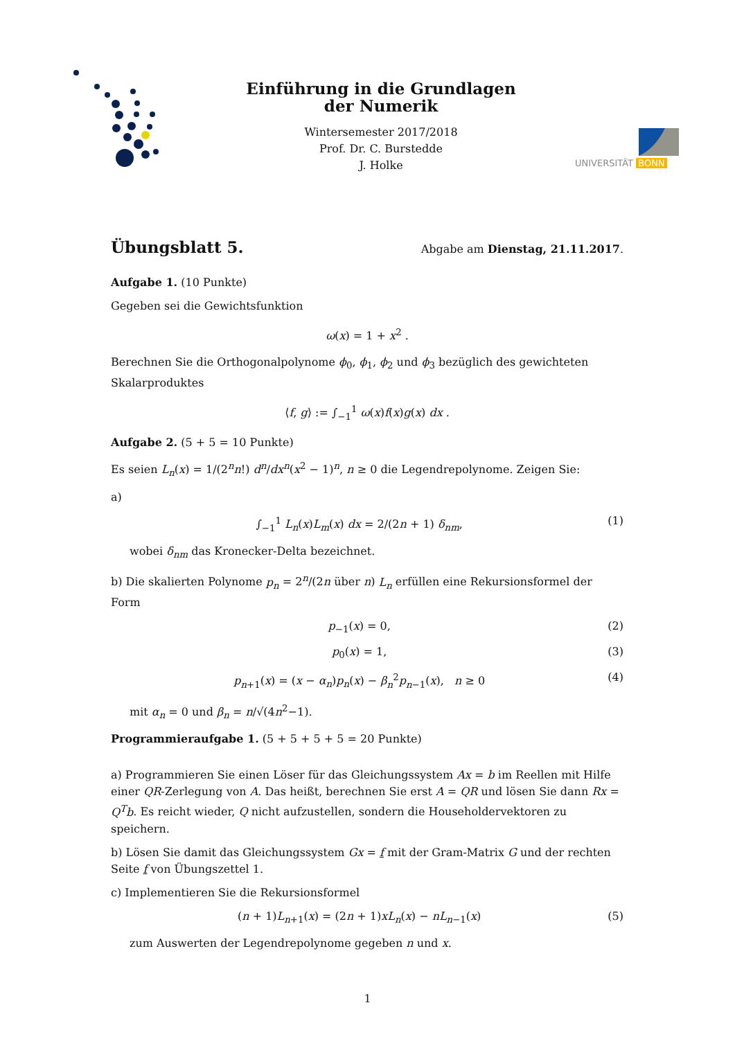Einführung in die Grundlagen
der Numerik
Wintersemester 2017/2018
Prof. Dr. C. Burstedde
J. Holke
UNIVERSITÄT BONN
Übungsblatt 5.
Abgabe am Dienstag, 21.11.2017.
Aufgabe 1. (10 Punkte)
Gegeben sei die Gewichtsfunktion
ω(x) = 1 + x<sup>2</sup> .
Berechnen Sie die Orthogonalpolynome ϕ<sub>0</sub>, ϕ<sub>1</sub>, ϕ<sub>2</sub> und ϕ<sub>3</sub> bezüglich des gewichteten Skalarproduktes
⟨f, g⟩ := ∫<sub>−1</sub><sup>1</sup> ω(x)f(x)g(x) dx .
Aufgabe 2. (5 + 5 = 10 Punkte)
Es seien L<sub>n</sub>(x) = 1/(2<sup>n</sup>n!) d<sup>n</sup>/dx<sup>n</sup>(x<sup>2</sup> − 1)<sup>n</sup>, n ≥ 0 die Legendrepolynome. Zeigen Sie:
a)
∫<sub>−1</sub><sup>1</sup> L<sub>n</sub>(x)L<sub>m</sub>(x) dx = 2/(2n + 1) δ<sub>nm</sub>, (1)
wobei δ<sub>nm</sub> das Kronecker-Delta bezeichnet.
b) Die skalierten Polynome p<sub>n</sub> = 2<sup>n</sup>/(2n über n) L<sub>n</sub> erfüllen eine Rekursionsformel der Form
p<sub>−1</sub>(x) = 0, (2)
p<sub>0</sub>(x) = 1, (3)
p<sub>n+1</sub>(x) = (x − α<sub>n</sub>)p<sub>n</sub>(x) − β<sub>n</sub><sup>2</sup>p<sub>n−1</sub>(x), n ≥ 0 (4)
mit α<sub>n</sub> = 0 und β<sub>n</sub> = n/√(4n<sup>2</sup>−1).
Programmieraufgabe 1. (5 + 5 + 5 + 5 = 20 Punkte)
a) Programmieren Sie einen Löser für das Gleichungssystem Ax = b im Reellen mit Hilfe einer QR-Zerlegung von A. Das heißt, berechnen Sie erst A = QR und lösen Sie dann Rx = Q<sup>T</sup>b. Es reicht wieder, Q nicht aufzustellen, sondern die Householdervektoren zu speichern.
b) Lösen Sie damit das Gleichungssystem Gx = f mit der Gram-Matrix G und der rechten Seite f von Übungszettel 1.
c) Implementieren Sie die Rekursionsformel
(n + 1)L<sub>n+1</sub>(x) = (2n + 1)xL<sub>n</sub>(x) − nL<sub>n−1</sub>(x) (5)
zum Auswerten der Legendrepolynome gegeben n und x.
1